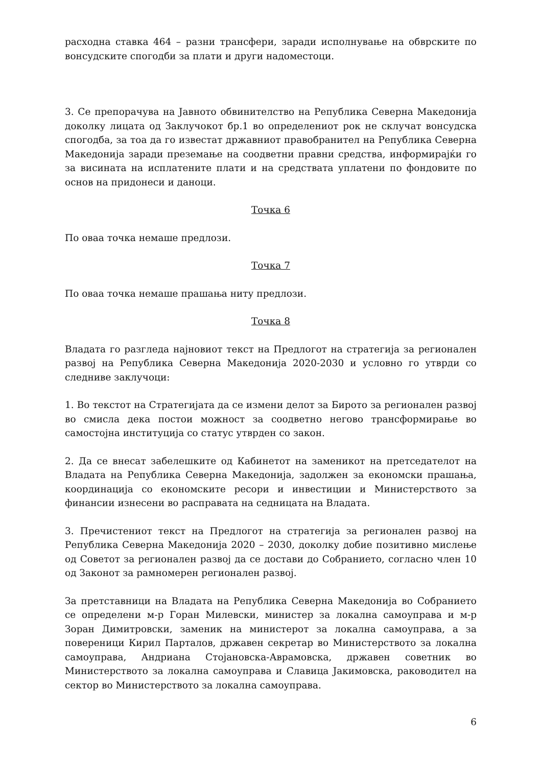расходна ставка 464 – разни трансфери, заради исполнување на обврските по вонсудските спогодби за плати и други надоместоци.
3. Се препорачува на Јавното обвинителство на Република Северна Македонија доколку лицата од Заклучокот бр.1 во определениот рок не склучат вонсудска спогодба, за тоа да го известат државниот правобранител на Република Северна Македонија заради преземање на соодветни правни средства, информирајќи го за висината на исплатените плати и на средствата уплатени по фондовите по основ на придонеси и даноци.
Точка 6
По оваа точка немаше предлози.
Точка 7
По оваа точка немаше прашања ниту предлози.
Точка 8
Владата го разгледа најновиот текст на Предлогот на стратегија за регионален развој на Република Северна Македонија 2020-2030 и условно го утврди со следниве заклучоци:
1. Во текстот на Стратегијата да се измени делот за Бирото за регионален развој во смисла дека постои можност за соодветно негово трансформирање во самостојна институција со статус утврден со закон.
2. Да се внесат забелешките од Кабинетот на заменикот на претседателот на Владата на Република Северна Македонија, задолжен за економски прашања, координација со економските ресори и инвестиции и Министерството за финансии изнесени во расправата на седницата на Владата.
3. Пречистениот текст на Предлогот на стратегија за регионален развој на Република Северна Македонија 2020 – 2030, доколку добие позитивно мислење од Советот за регионален развој да се достави до Собранието, согласно член 10 од Законот за рамномерен регионален развој.
За претставници на Владата на Република Северна Македонија во Собранието се определени м-р Горан Милевски, министер за локална самоуправа и м-р Зоран Димитровски, заменик на министерот за локална самоуправа, а за повереници Кирил Парталов, државен секретар во Министерството за локална самоуправа, Андриана Стојановска-Аврамовска, државен советник во Министерството за локална самоуправа и Славица Јакимовска, раководител на сектор во Министерството за локална самоуправа.
6